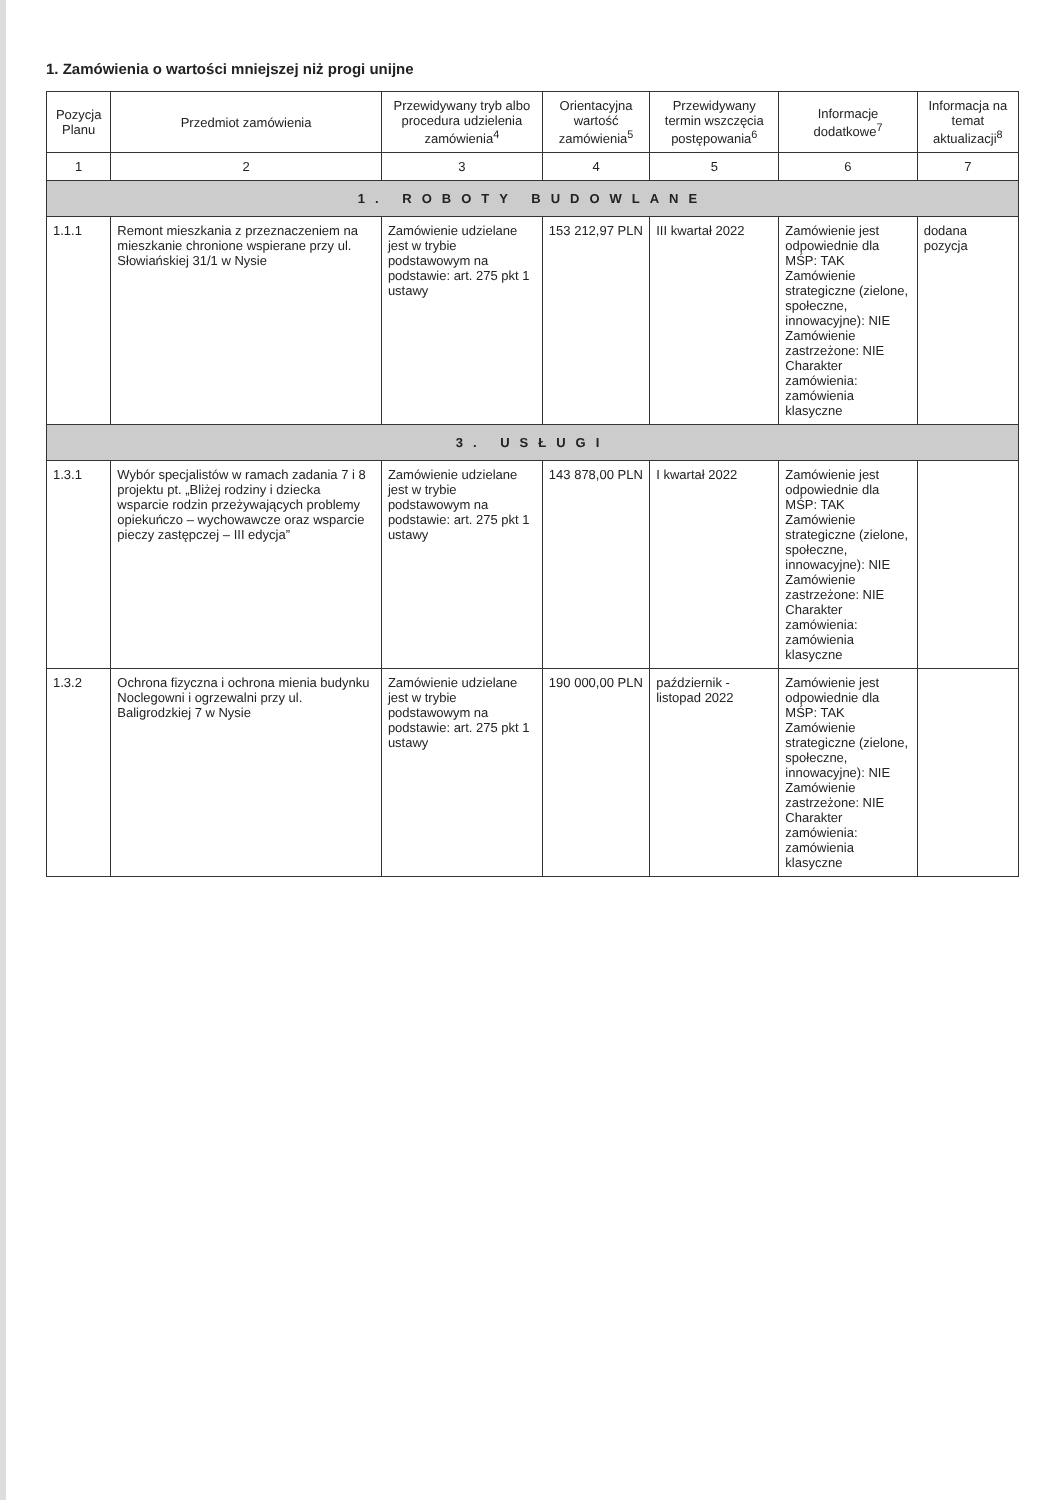1. Zamówienia o wartości mniejszej niż progi unijne
| Pozycja Planu | Przedmiot zamówienia | Przewidywany tryb albo procedura udzielenia zamówienia<sup>4</sup> | Orientacyjna wartość zamówienia<sup>5</sup> | Przewidywany termin wszczęcia postępowania<sup>6</sup> | Informacje dodatkowe<sup>7</sup> | Informacja na temat aktualizacji<sup>8</sup> |
| --- | --- | --- | --- | --- | --- | --- |
| 1 | 2 | 3 | 4 | 5 | 6 | 7 |
| 1. ROBOTY BUDOWLANE | | | | | | |
| 1.1.1 | Remont mieszkania z przeznaczeniem na mieszkanie chronione wspierane przy ul. Słowiańskiej 31/1 w Nysie | Zamówienie udzielane jest w trybie podstawowym na podstawie: art. 275 pkt 1 ustawy | 153 212,97 PLN | III kwartał 2022 | Zamówienie jest odpowiednie dla MŚP: TAK Zamówienie strategiczne (zielone, społeczne, innowacyjne): NIE Zamówienie zastrzeżone: NIE Charakter zamówienia: zamówienia klasyczne | dodana pozycja |
| 3. USŁUGI | | | | | | |
| 1.3.1 | Wybór specjalistów w ramach zadania 7 i 8 projektu pt. „Bliżej rodziny i dziecka wsparcie rodzin przeżywających problemy opiekuńczo – wychowawcze oraz wsparcie pieczy zastępczej – III edycja” | Zamówienie udzielane jest w trybie podstawowym na podstawie: art. 275 pkt 1 ustawy | 143 878,00 PLN | I kwartał 2022 | Zamówienie jest odpowiednie dla MŚP: TAK Zamówienie strategiczne (zielone, społeczne, innowacyjne): NIE Zamówienie zastrzeżone: NIE Charakter zamówienia: zamówienia klasyczne | |
| 1.3.2 | Ochrona fizyczna i ochrona mienia budynku Noclegowni i ogrzewalni przy ul. Baligrodzkiej 7 w Nysie | Zamówienie udzielane jest w trybie podstawowym na podstawie: art. 275 pkt 1 ustawy | 190 000,00 PLN | październik - listopad 2022 | Zamówienie jest odpowiednie dla MŚP: TAK Zamówienie strategiczne (zielone, społeczne, innowacyjne): NIE Zamówienie zastrzeżone: NIE Charakter zamówienia: zamówienia klasyczne | |